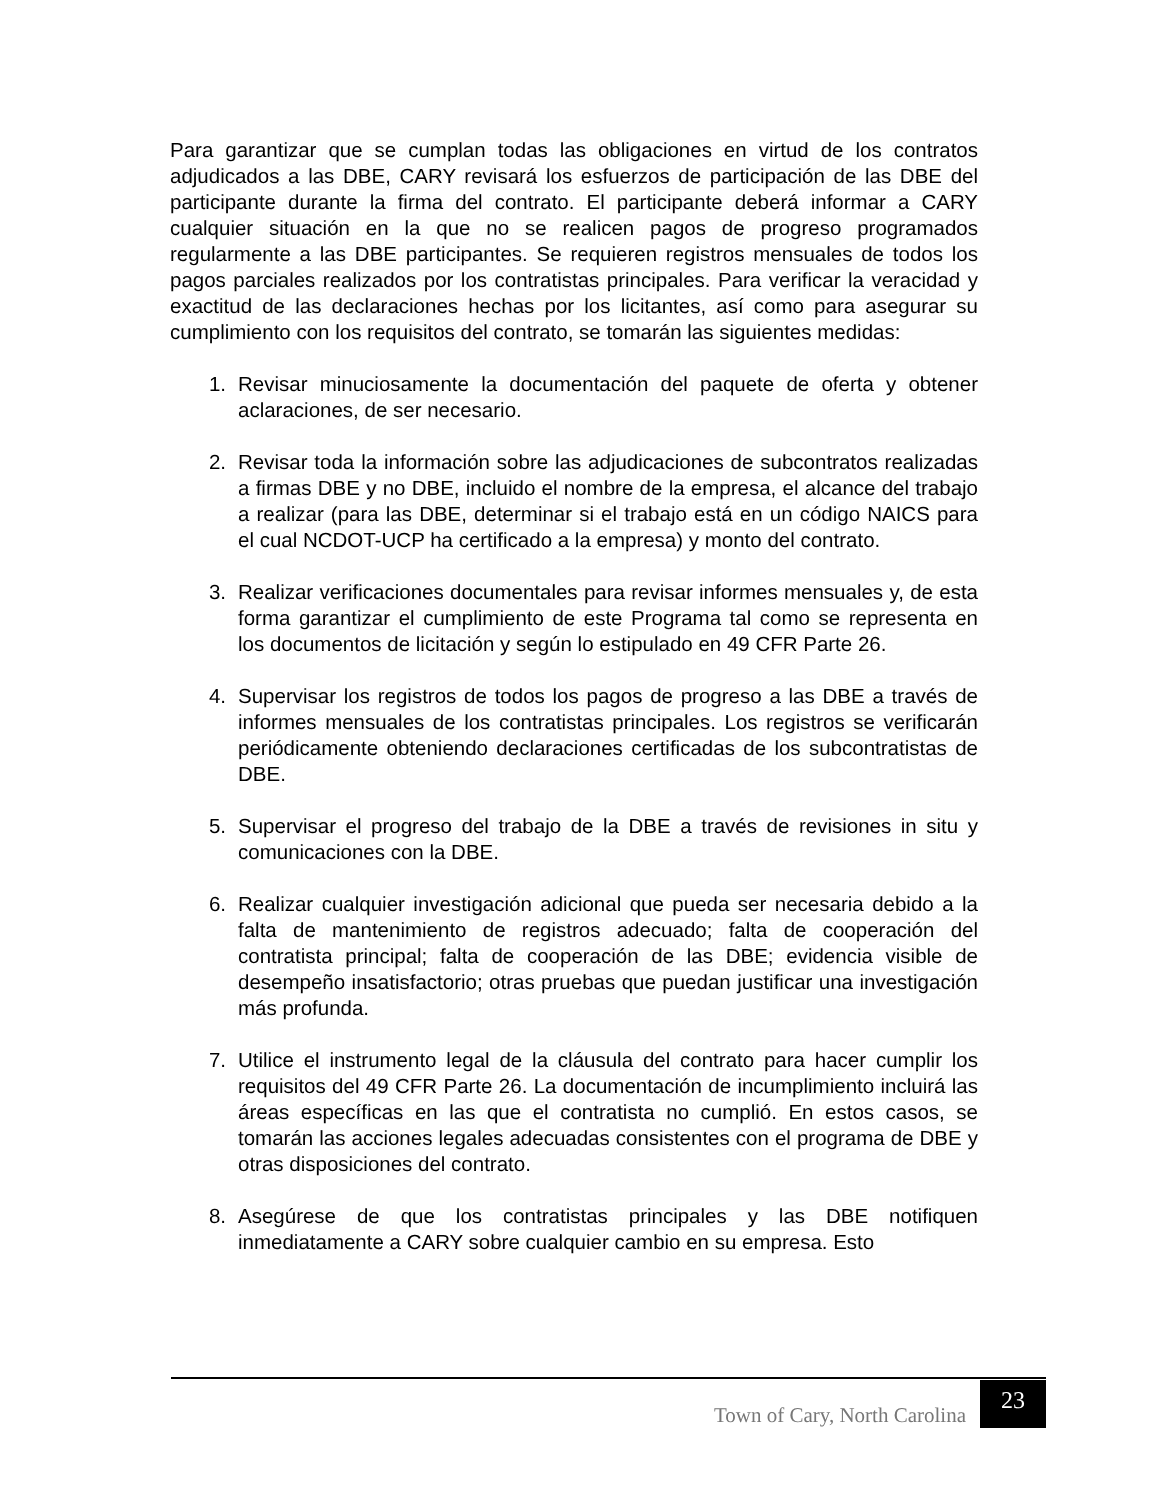Para garantizar que se cumplan todas las obligaciones en virtud de los contratos adjudicados a las DBE, CARY revisará los esfuerzos de participación de las DBE del participante durante la firma del contrato. El participante deberá informar a CARY cualquier situación en la que no se realicen pagos de progreso programados regularmente a las DBE participantes. Se requieren registros mensuales de todos los pagos parciales realizados por los contratistas principales. Para verificar la veracidad y exactitud de las declaraciones hechas por los licitantes, así como para asegurar su cumplimiento con los requisitos del contrato, se tomarán las siguientes medidas:
1. Revisar minuciosamente la documentación del paquete de oferta y obtener aclaraciones, de ser necesario.
2. Revisar toda la información sobre las adjudicaciones de subcontratos realizadas a firmas DBE y no DBE, incluido el nombre de la empresa, el alcance del trabajo a realizar (para las DBE, determinar si el trabajo está en un código NAICS para el cual NCDOT-UCP ha certificado a la empresa) y monto del contrato.
3. Realizar verificaciones documentales para revisar informes mensuales y, de esta forma garantizar el cumplimiento de este Programa tal como se representa en los documentos de licitación y según lo estipulado en 49 CFR Parte 26.
4. Supervisar los registros de todos los pagos de progreso a las DBE a través de informes mensuales de los contratistas principales. Los registros se verificarán periódicamente obteniendo declaraciones certificadas de los subcontratistas de DBE.
5. Supervisar el progreso del trabajo de la DBE a través de revisiones in situ y comunicaciones con la DBE.
6. Realizar cualquier investigación adicional que pueda ser necesaria debido a la falta de mantenimiento de registros adecuado; falta de cooperación del contratista principal; falta de cooperación de las DBE; evidencia visible de desempeño insatisfactorio; otras pruebas que puedan justificar una investigación más profunda.
7. Utilice el instrumento legal de la cláusula del contrato para hacer cumplir los requisitos del 49 CFR Parte 26. La documentación de incumplimiento incluirá las áreas específicas en las que el contratista no cumplió. En estos casos, se tomarán las acciones legales adecuadas consistentes con el programa de DBE y otras disposiciones del contrato.
8. Asegúrese de que los contratistas principales y las DBE notifiquen inmediatamente a CARY sobre cualquier cambio en su empresa. Esto
Town of Cary, North Carolina 23